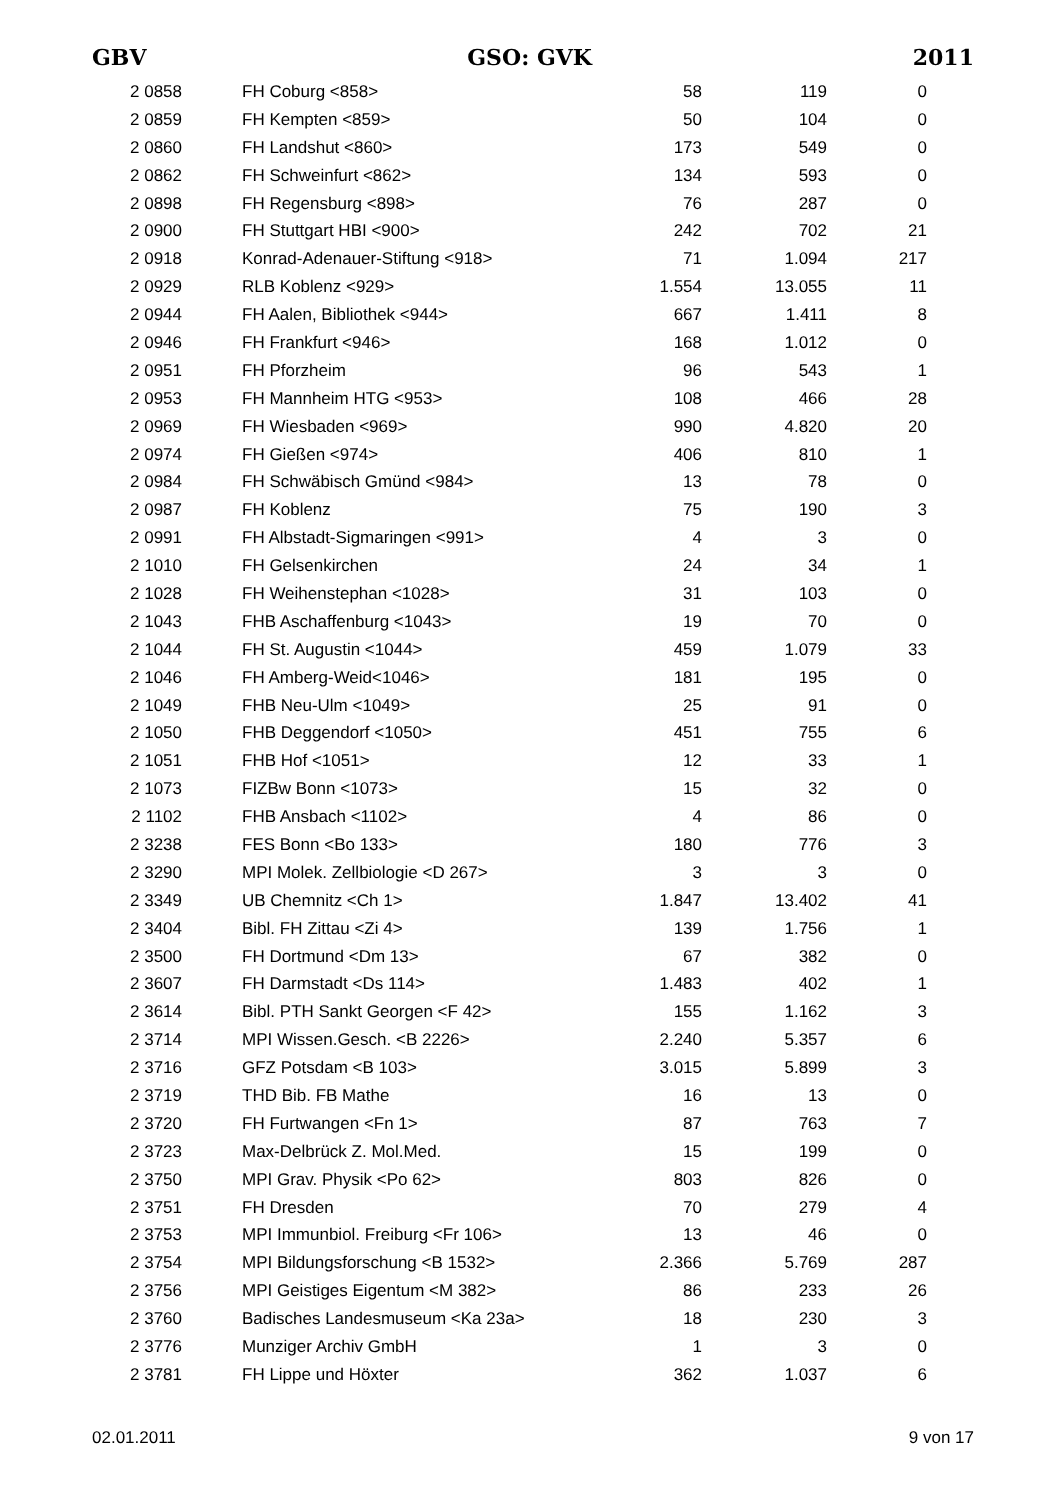GBV GSO: GVK 2011
| 2 0858 | FH Coburg <858> | 58 | 119 | 0 |
| 2 0859 | FH Kempten <859> | 50 | 104 | 0 |
| 2 0860 | FH Landshut <860> | 173 | 549 | 0 |
| 2 0862 | FH Schweinfurt <862> | 134 | 593 | 0 |
| 2 0898 | FH Regensburg <898> | 76 | 287 | 0 |
| 2 0900 | FH Stuttgart HBI <900> | 242 | 702 | 21 |
| 2 0918 | Konrad-Adenauer-Stiftung <918> | 71 | 1.094 | 217 |
| 2 0929 | RLB Koblenz <929> | 1.554 | 13.055 | 11 |
| 2 0944 | FH Aalen, Bibliothek <944> | 667 | 1.411 | 8 |
| 2 0946 | FH Frankfurt <946> | 168 | 1.012 | 0 |
| 2 0951 | FH Pforzheim | 96 | 543 | 1 |
| 2 0953 | FH Mannheim HTG <953> | 108 | 466 | 28 |
| 2 0969 | FH Wiesbaden <969> | 990 | 4.820 | 20 |
| 2 0974 | FH Gießen <974> | 406 | 810 | 1 |
| 2 0984 | FH Schwäbisch Gmünd <984> | 13 | 78 | 0 |
| 2 0987 | FH Koblenz | 75 | 190 | 3 |
| 2 0991 | FH Albstadt-Sigmaringen <991> | 4 | 3 | 0 |
| 2 1010 | FH Gelsenkirchen | 24 | 34 | 1 |
| 2 1028 | FH Weihenstephan <1028> | 31 | 103 | 0 |
| 2 1043 | FHB Aschaffenburg <1043> | 19 | 70 | 0 |
| 2 1044 | FH St. Augustin <1044> | 459 | 1.079 | 33 |
| 2 1046 | FH Amberg-Weid<1046> | 181 | 195 | 0 |
| 2 1049 | FHB Neu-Ulm <1049> | 25 | 91 | 0 |
| 2 1050 | FHB Deggendorf <1050> | 451 | 755 | 6 |
| 2 1051 | FHB Hof <1051> | 12 | 33 | 1 |
| 2 1073 | FIZBw Bonn <1073> | 15 | 32 | 0 |
| 2 1102 | FHB Ansbach <1102> | 4 | 86 | 0 |
| 2 3238 | FES Bonn <Bo 133> | 180 | 776 | 3 |
| 2 3290 | MPI Molek. Zellbiologie <D 267> | 3 | 3 | 0 |
| 2 3349 | UB Chemnitz <Ch 1> | 1.847 | 13.402 | 41 |
| 2 3404 | Bibl. FH Zittau <Zi 4> | 139 | 1.756 | 1 |
| 2 3500 | FH Dortmund <Dm 13> | 67 | 382 | 0 |
| 2 3607 | FH Darmstadt <Ds 114> | 1.483 | 402 | 1 |
| 2 3614 | Bibl. PTH Sankt Georgen <F 42> | 155 | 1.162 | 3 |
| 2 3714 | MPI Wissen.Gesch. <B 2226> | 2.240 | 5.357 | 6 |
| 2 3716 | GFZ Potsdam <B 103> | 3.015 | 5.899 | 3 |
| 2 3719 | THD Bib. FB Mathe | 16 | 13 | 0 |
| 2 3720 | FH Furtwangen <Fn 1> | 87 | 763 | 7 |
| 2 3723 | Max-Delbrück Z. Mol.Med. | 15 | 199 | 0 |
| 2 3750 | MPI Grav. Physik <Po 62> | 803 | 826 | 0 |
| 2 3751 | FH Dresden | 70 | 279 | 4 |
| 2 3753 | MPI Immunbiol. Freiburg <Fr 106> | 13 | 46 | 0 |
| 2 3754 | MPI Bildungsforschung <B 1532> | 2.366 | 5.769 | 287 |
| 2 3756 | MPI Geistiges Eigentum <M 382> | 86 | 233 | 26 |
| 2 3760 | Badisches Landesmuseum <Ka 23a> | 18 | 230 | 3 |
| 2 3776 | Munziger Archiv GmbH | 1 | 3 | 0 |
| 2 3781 | FH Lippe und Höxter | 362 | 1.037 | 6 |
02.01.2011 9 von 17